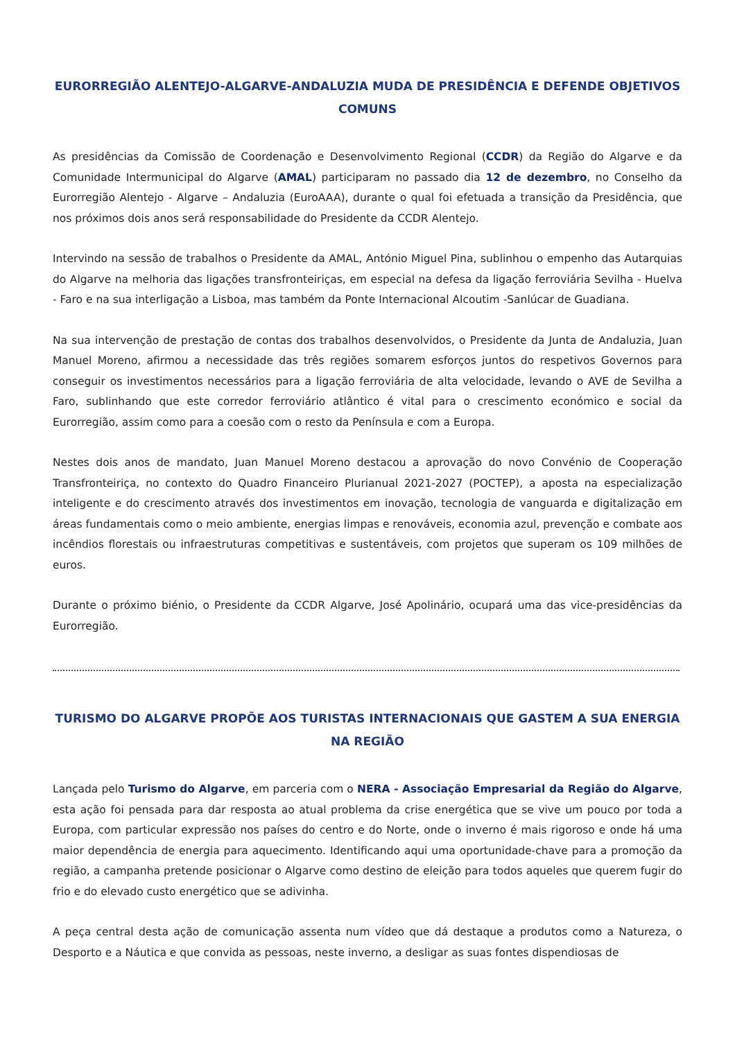EURORREGIÃO ALENTEJO-ALGARVE-ANDALUZIA MUDA DE PRESIDÊNCIA E DEFENDE OBJETIVOS COMUNS
As presidências da Comissão de Coordenação e Desenvolvimento Regional (CCDR) da Região do Algarve e da Comunidade Intermunicipal do Algarve (AMAL) participaram no passado dia 12 de dezembro, no Conselho da Eurorregião Alentejo - Algarve – Andaluzia (EuroAAA), durante o qual foi efetuada a transição da Presidência, que nos próximos dois anos será responsabilidade do Presidente da CCDR Alentejo.
Intervindo na sessão de trabalhos o Presidente da AMAL, António Miguel Pina, sublinhou o empenho das Autarquias do Algarve na melhoria das ligações transfronteiriças, em especial na defesa da ligação ferroviária Sevilha - Huelva - Faro e na sua interligação a Lisboa, mas também da Ponte Internacional Alcoutim -Sanlúcar de Guadiana.
Na sua intervenção de prestação de contas dos trabalhos desenvolvidos, o Presidente da Junta de Andaluzia, Juan Manuel Moreno, afirmou a necessidade das três regiões somarem esforços juntos do respetivos Governos para conseguir os investimentos necessários para a ligação ferroviária de alta velocidade, levando o AVE de Sevilha a Faro, sublinhando que este corredor ferroviário atlântico é vital para o crescimento económico e social da Eurorregião, assim como para a coesão com o resto da Península e com a Europa.
Nestes dois anos de mandato, Juan Manuel Moreno destacou a aprovação do novo Convénio de Cooperação Transfronteiriça, no contexto do Quadro Financeiro Plurianual 2021-2027 (POCTEP), a aposta na especialização inteligente e do crescimento através dos investimentos em inovação, tecnologia de vanguarda e digitalização em áreas fundamentais como o meio ambiente, energias limpas e renováveis, economia azul, prevenção e combate aos incêndios florestais ou infraestruturas competitivas e sustentáveis, com projetos que superam os 109 milhões de euros.
Durante o próximo biénio, o Presidente da CCDR Algarve, José Apolinário, ocupará uma das vice-presidências da Eurorregião.
TURISMO DO ALGARVE PROPÕE AOS TURISTAS INTERNACIONAIS QUE GASTEM A SUA ENERGIA NA REGIÃO
Lançada pelo Turismo do Algarve, em parceria com o NERA - Associação Empresarial da Região do Algarve, esta ação foi pensada para dar resposta ao atual problema da crise energética que se vive um pouco por toda a Europa, com particular expressão nos países do centro e do Norte, onde o inverno é mais rigoroso e onde há uma maior dependência de energia para aquecimento. Identificando aqui uma oportunidade-chave para a promoção da região, a campanha pretende posicionar o Algarve como destino de eleição para todos aqueles que querem fugir do frio e do elevado custo energético que se adivinha.
A peça central desta ação de comunicação assenta num vídeo que dá destaque a produtos como a Natureza, o Desporto e a Náutica e que convida as pessoas, neste inverno, a desligar as suas fontes dispendiosas de